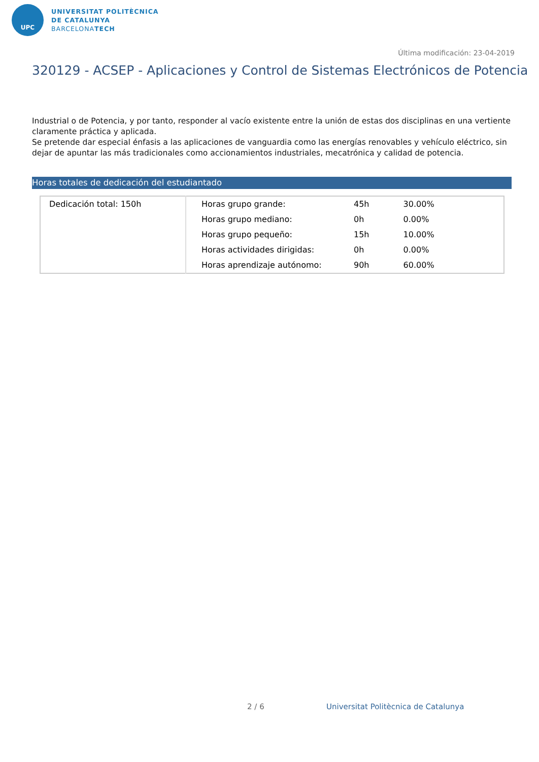UPC
UNIVERSITAT POLITÈCNICA
DE CATALUNYA
BARCELONATECH
Última modificación: 23-04-2019
320129 - ACSEP - Aplicaciones y Control de Sistemas Electrónicos de Potencia
Industrial o de Potencia, y por tanto, responder al vacío existente entre la unión de estas dos disciplinas en una vertiente claramente práctica y aplicada.
Se pretende dar especial énfasis a las aplicaciones de vanguardia como las energías renovables y vehículo eléctrico, sin dejar de apuntar las más tradicionales como accionamientos industriales, mecatrónica y calidad de potencia.
Horas totales de dedicación del estudiantado
| Dedicación total: 150h | Horas grupo grande: | 45h | 30.00% |
| | Horas grupo mediano: | 0h | 0.00% |
| | Horas grupo pequeño: | 15h | 10.00% |
| | Horas actividades dirigidas: | 0h | 0.00% |
| | Horas aprendizaje autónomo: | 90h | 60.00% |
2 / 6
Universitat Politècnica de Catalunya